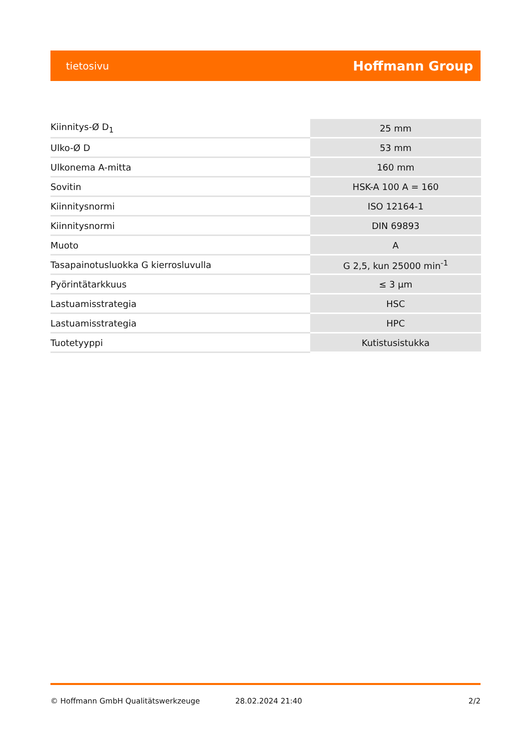tietosivu Hoffmann Group
| Kiinnitys-Ø D<sub>1</sub> | 25 mm |
| Ulko-Ø D | 53 mm |
| Ulkonema A-mitta | 160 mm |
| Sovitin | HSK-A 100 A = 160 |
| Kiinnitysnormi | ISO 12164-1 |
| Kiinnitysnormi | DIN 69893 |
| Muoto | A |
| Tasapainotusluokka G kierrosluvulla | G 2,5, kun 25000 min<sup>-1</sup> |
| Pyörintätarkkuus | ≤ 3 µm |
| Lastuamisstrategia | HSC |
| Lastuamisstrategia | HPC |
| Tuotetyyppi | Kutistusistukka |
© Hoffmann GmbH Qualitätswerkzeuge 28.02.2024 21:40 2/2